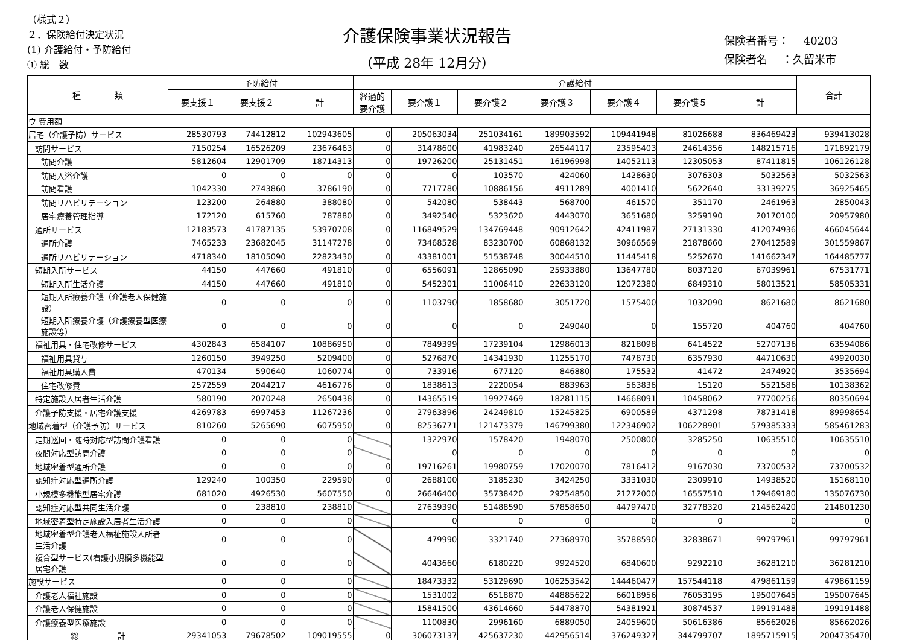（様式２）
２．保険給付決定状況
(1) 介護給付・予防給付
① 総　数
介護保険事業状況報告
（平成 28年 12月分）
保険者番号：　 40203
保険者名　 ：久留米市
| 種 類 | 予防給付 | | | 介護給付 | | | | | | | 合計 |
| --- | --- | --- | --- | --- | --- | --- | --- | --- | --- | --- | --- |
| | 要支援１ | 要支援２ | 計 | 経過的 要介護 | 要介護１ | 要介護２ | 要介護３ | 要介護４ | 要介護５ | 計 | |
| ウ 費用額 | | | | | | | | | | | |
| 居宅（介護予防）サービス | 28530793 | 74412812 | 102943605 | 0 | 205063034 | 251034161 | 189903592 | 109441948 | 81026688 | 836469423 | 939413028 |
| 訪問サービス | 7150254 | 16526209 | 23676463 | 0 | 31478600 | 41983240 | 26544117 | 23595403 | 24614356 | 148215716 | 171892179 |
| 訪問介護 | 5812604 | 12901709 | 18714313 | 0 | 19726200 | 25131451 | 16196998 | 14052113 | 12305053 | 87411815 | 106126128 |
| 訪問入浴介護 | 0 | 0 | 0 | 0 | 0 | 103570 | 424060 | 1428630 | 3076303 | 5032563 | 5032563 |
| 訪問看護 | 1042330 | 2743860 | 3786190 | 0 | 7717780 | 10886156 | 4911289 | 4001410 | 5622640 | 33139275 | 36925465 |
| 訪問リハビリテーション | 123200 | 264880 | 388080 | 0 | 542080 | 538443 | 568700 | 461570 | 351170 | 2461963 | 2850043 |
| 居宅療養管理指導 | 172120 | 615760 | 787880 | 0 | 3492540 | 5323620 | 4443070 | 3651680 | 3259190 | 20170100 | 20957980 |
| 通所サービス | 12183573 | 41787135 | 53970708 | 0 | 116849529 | 134769448 | 90912642 | 42411987 | 27131330 | 412074936 | 466045644 |
| 通所介護 | 7465233 | 23682045 | 31147278 | 0 | 73468528 | 83230700 | 60868132 | 30966569 | 21878660 | 270412589 | 301559867 |
| 通所リハビリテーション | 4718340 | 18105090 | 22823430 | 0 | 43381001 | 51538748 | 30044510 | 11445418 | 5252670 | 141662347 | 164485777 |
| 短期入所サービス | 44150 | 447660 | 491810 | 0 | 6556091 | 12865090 | 25933880 | 13647780 | 8037120 | 67039961 | 67531771 |
| 短期入所生活介護 | 44150 | 447660 | 491810 | 0 | 5452301 | 11006410 | 22633120 | 12072380 | 6849310 | 58013521 | 58505331 |
| 短期入所療養介護（介護老人保健施設） | 0 | 0 | 0 | 0 | 1103790 | 1858680 | 3051720 | 1575400 | 1032090 | 8621680 | 8621680 |
| 短期入所療養介護（介護療養型医療施設等） | 0 | 0 | 0 | 0 | 0 | 0 | 249040 | 0 | 155720 | 404760 | 404760 |
| 福祉用具・住宅改修サービス | 4302843 | 6584107 | 10886950 | 0 | 7849399 | 17239104 | 12986013 | 8218098 | 6414522 | 52707136 | 63594086 |
| 福祉用具貸与 | 1260150 | 3949250 | 5209400 | 0 | 5276870 | 14341930 | 11255170 | 7478730 | 6357930 | 44710630 | 49920030 |
| 福祉用具購入費 | 470134 | 590640 | 1060774 | 0 | 733916 | 677120 | 846880 | 175532 | 41472 | 2474920 | 3535694 |
| 住宅改修費 | 2572559 | 2044217 | 4616776 | 0 | 1838613 | 2220054 | 883963 | 563836 | 15120 | 5521586 | 10138362 |
| 特定施設入居者生活介護 | 580190 | 2070248 | 2650438 | 0 | 14365519 | 19927469 | 18281115 | 14668091 | 10458062 | 77700256 | 80350694 |
| 介護予防支援・居宅介護支援 | 4269783 | 6997453 | 11267236 | 0 | 27963896 | 24249810 | 15245825 | 6900589 | 4371298 | 78731418 | 89998654 |
| 地域密着型（介護予防）サービス | 810260 | 5265690 | 6075950 | 0 | 82536771 | 121473379 | 146799380 | 122346902 | 106228901 | 579385333 | 585461283 |
| 定期巡回・随時対応型訪問介護看護 | 0 | 0 | 0 | | 1322970 | 1578420 | 1948070 | 2500800 | 3285250 | 10635510 | 10635510 |
| 夜間対応型訪問介護 | 0 | 0 | 0 | | 0 | 0 | 0 | 0 | 0 | 0 | 0 |
| 地域密着型通所介護 | 0 | 0 | 0 | 0 | 19716261 | 19980759 | 17020070 | 7816412 | 9167030 | 73700532 | 73700532 |
| 認知症対応型通所介護 | 129240 | 100350 | 229590 | 0 | 2688100 | 3185230 | 3424250 | 3331030 | 2309910 | 14938520 | 15168110 |
| 小規模多機能型居宅介護 | 681020 | 4926530 | 5607550 | 0 | 26646400 | 35738420 | 29254850 | 21272000 | 16557510 | 129469180 | 135076730 |
| 認知症対応型共同生活介護 | 0 | 238810 | 238810 | | 27639390 | 51488590 | 57858650 | 44797470 | 32778320 | 214562420 | 214801230 |
| 地域密着型特定施設入居者生活介護 | 0 | 0 | 0 | | 0 | 0 | 0 | 0 | 0 | 0 | 0 |
| 地域密着型介護老人福祉施設入所者生活介護 | 0 | 0 | 0 | | 479990 | 3321740 | 27368970 | 35788590 | 32838671 | 99797961 | 99797961 |
| 複合型サービス(看護小規模多機能型居宅介護 | 0 | 0 | 0 | | 4043660 | 6180220 | 9924520 | 6840600 | 9292210 | 36281210 | 36281210 |
| 施設サービス | 0 | 0 | 0 | | 18473332 | 53129690 | 106253542 | 144460477 | 157544118 | 479861159 | 479861159 |
| 介護老人福祉施設 | 0 | 0 | 0 | | 1531002 | 6518870 | 44885622 | 66018956 | 76053195 | 195007645 | 195007645 |
| 介護老人保健施設 | 0 | 0 | 0 | | 15841500 | 43614660 | 54478870 | 54381921 | 30874537 | 199191488 | 199191488 |
| 介護療養型医療施設 | 0 | 0 | 0 | | 1100830 | 2996160 | 6889050 | 24059600 | 50616386 | 85662026 | 85662026 |
| 総 計 | 29341053 | 79678502 | 109019555 | 0 | 306073137 | 425637230 | 442956514 | 376249327 | 344799707 | 1895715915 | 2004735470 |